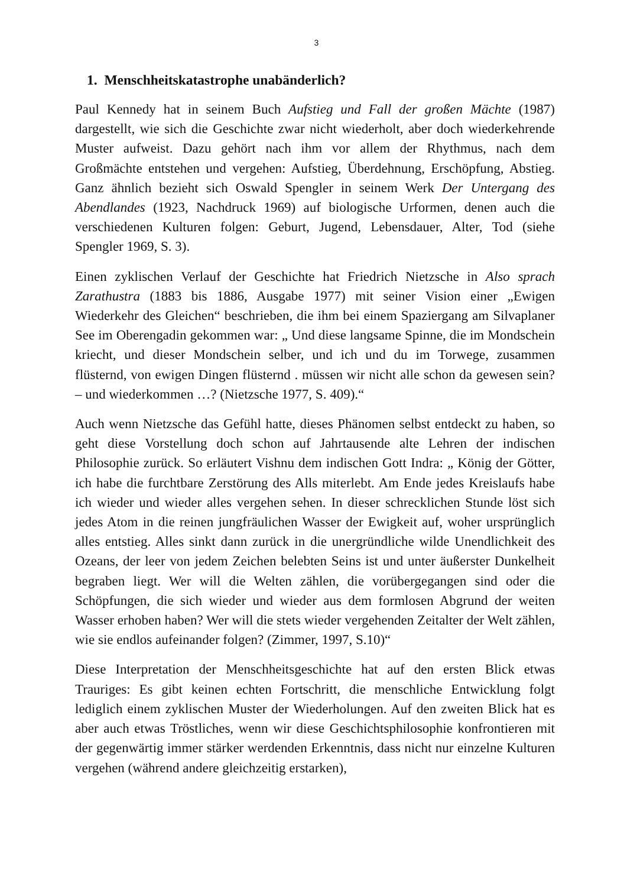3
1. Menschheitskatastrophe unabänderlich?
Paul Kennedy hat in seinem Buch Aufstieg und Fall der großen Mächte (1987) dargestellt, wie sich die Geschichte zwar nicht wiederholt, aber doch wiederkehrende Muster aufweist. Dazu gehört nach ihm vor allem der Rhythmus, nach dem Großmächte entstehen und vergehen: Aufstieg, Überdehnung, Erschöpfung, Abstieg. Ganz ähnlich bezieht sich Oswald Spengler in seinem Werk Der Untergang des Abendlandes (1923, Nachdruck 1969) auf biologische Urformen, denen auch die verschiedenen Kulturen folgen: Geburt, Jugend, Lebensdauer, Alter, Tod (siehe Spengler 1969, S. 3).
Einen zyklischen Verlauf der Geschichte hat Friedrich Nietzsche in Also sprach Zarathustra (1883 bis 1886, Ausgabe 1977) mit seiner Vision einer „Ewigen Wiederkehr des Gleichen“ beschrieben, die ihm bei einem Spaziergang am Silvaplaner See im Oberengadin gekommen war: „ Und diese langsame Spinne, die im Mondschein kriecht, und dieser Mondschein selber, und ich und du im Torwege, zusammen flüsternd, von ewigen Dingen flüsternd . müssen wir nicht alle schon da gewesen sein? – und wiederkommen …? (Nietzsche 1977, S. 409).“
Auch wenn Nietzsche das Gefühl hatte, dieses Phänomen selbst entdeckt zu haben, so geht diese Vorstellung doch schon auf Jahrtausende alte Lehren der indischen Philosophie zurück. So erläutert Vishnu dem indischen Gott Indra: „ König der Götter, ich habe die furchtbare Zerstörung des Alls miterlebt. Am Ende jedes Kreislaufs habe ich wieder und wieder alles vergehen sehen. In dieser schrecklichen Stunde löst sich jedes Atom in die reinen jungfräulichen Wasser der Ewigkeit auf, woher ursprünglich alles entstieg. Alles sinkt dann zurück in die unergründliche wilde Unendlichkeit des Ozeans, der leer von jedem Zeichen belebten Seins ist und unter äußerster Dunkelheit begraben liegt. Wer will die Welten zählen, die vorübergegangen sind oder die Schöpfungen, die sich wieder und wieder aus dem formlosen Abgrund der weiten Wasser erhoben haben? Wer will die stets wieder vergehenden Zeitalter der Welt zählen, wie sie endlos aufeinander folgen? (Zimmer, 1997, S.10)“
Diese Interpretation der Menschheitsgeschichte hat auf den ersten Blick etwas Trauriges: Es gibt keinen echten Fortschritt, die menschliche Entwicklung folgt lediglich einem zyklischen Muster der Wiederholungen. Auf den zweiten Blick hat es aber auch etwas Tröstliches, wenn wir diese Geschichtsphilosophie konfrontieren mit der gegenwärtig immer stärker werdenden Erkenntnis, dass nicht nur einzelne Kulturen vergehen (während andere gleichzeitig erstarken),